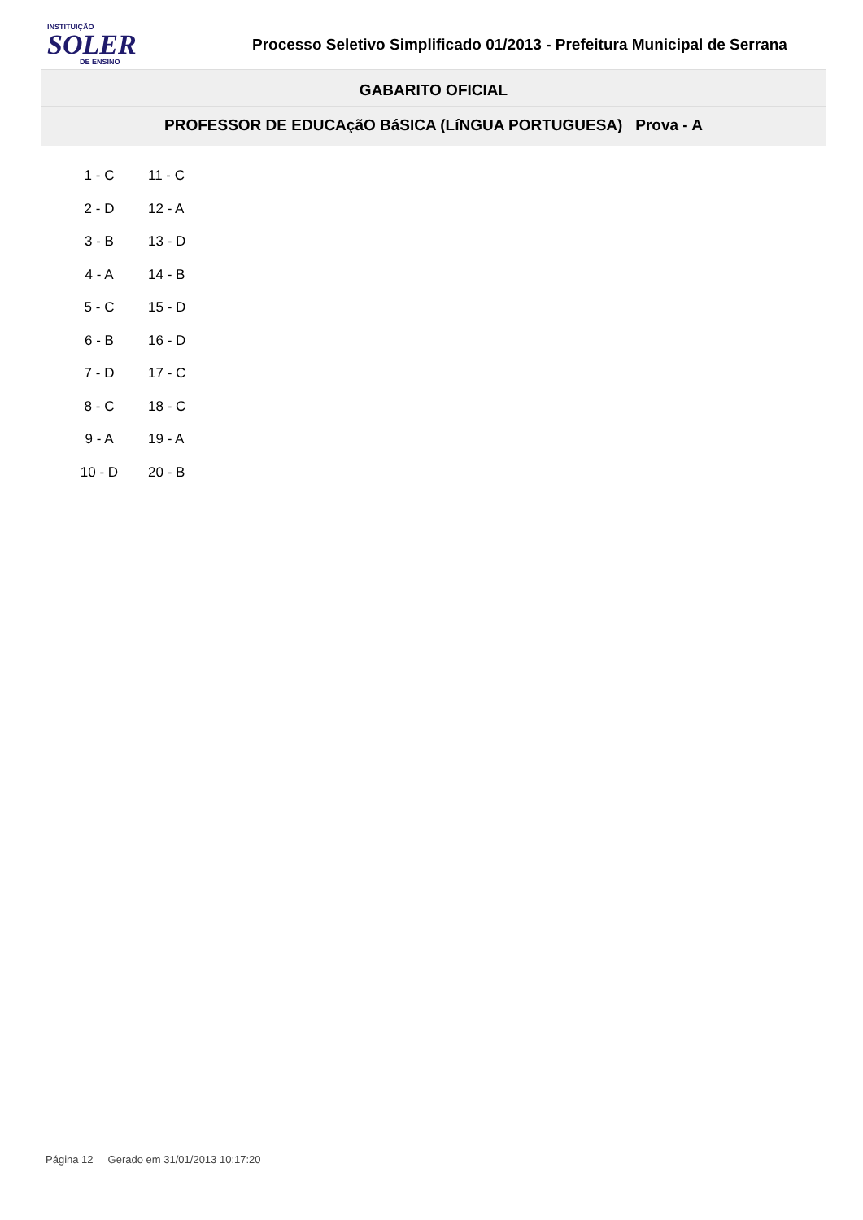INSTITUIÇÃO
SOLER
DE ENSINO
Processo Seletivo Simplificado 01/2013 - Prefeitura Municipal de Serrana
GABARITO OFICIAL
PROFESSOR DE EDUCAçãO BáSICA (LíNGUA PORTUGUESA) Prova - A
| 1 - C | 11 - C |
| 2 - D | 12 - A |
| 3 - B | 13 - D |
| 4 - A | 14 - B |
| 5 - C | 15 - D |
| 6 - B | 16 - D |
| 7 - D | 17 - C |
| 8 - C | 18 - C |
| 9 - A | 19 - A |
| 10 - D | 20 - B |
Página 12 Gerado em 31/01/2013 10:17:20